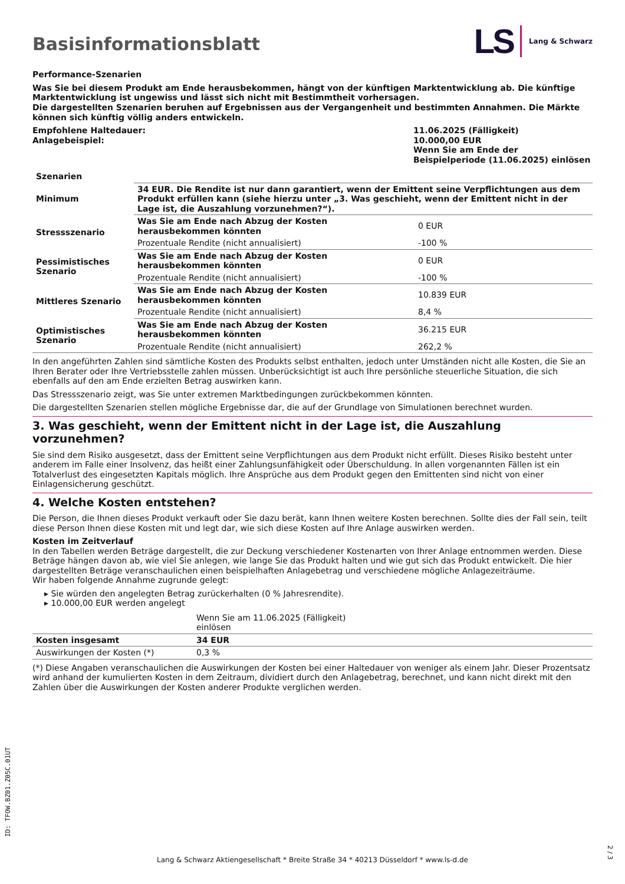Basisinformationsblatt
LS Lang & Schwarz
Performance-Szenarien
Was Sie bei diesem Produkt am Ende herausbekommen, hängt von der künftigen Marktentwicklung ab. Die künftige Marktentwicklung ist ungewiss und lässt sich nicht mit Bestimmtheit vorhersagen.
Die dargestellten Szenarien beruhen auf Ergebnissen aus der Vergangenheit und bestimmten Annahmen. Die Märkte können sich künftig völlig anders entwickeln.
| Empfohlene Haltedauer: Anlagebeispiel: | 11.06.2025 (Fälligkeit) 10.000,00 EUR Wenn Sie am Ende der Beispielperiode (11.06.2025) einlösen |
| Szenarien | | |
| --- | --- | --- |
| Minimum | 34 EUR. Die Rendite ist nur dann garantiert, wenn der Emittent seine Verpflichtungen aus dem Produkt erfüllen kann (siehe hierzu unter „3. Was geschieht, wenn der Emittent nicht in der Lage ist, die Auszahlung vorzunehmen?“). | |
| Stressszenario | Was Sie am Ende nach Abzug der Kosten herausbekommen könnten | 0 EUR |
| | Prozentuale Rendite (nicht annualisiert) | -100 % |
| Pessimistisches Szenario | Was Sie am Ende nach Abzug der Kosten herausbekommen könnten | 0 EUR |
| | Prozentuale Rendite (nicht annualisiert) | -100 % |
| Mittleres Szenario | Was Sie am Ende nach Abzug der Kosten herausbekommen könnten | 10.839 EUR |
| | Prozentuale Rendite (nicht annualisiert) | 8,4 % |
| Optimistisches Szenario | Was Sie am Ende nach Abzug der Kosten herausbekommen könnten | 36.215 EUR |
| | Prozentuale Rendite (nicht annualisiert) | 262,2 % |
In den angeführten Zahlen sind sämtliche Kosten des Produkts selbst enthalten, jedoch unter Umständen nicht alle Kosten, die Sie an Ihren Berater oder Ihre Vertriebsstelle zahlen müssen. Unberücksichtigt ist auch Ihre persönliche steuerliche Situation, die sich ebenfalls auf den am Ende erzielten Betrag auswirken kann.
Das Stressszenario zeigt, was Sie unter extremen Marktbedingungen zurückbekommen könnten.
Die dargestellten Szenarien stellen mögliche Ergebnisse dar, die auf der Grundlage von Simulationen berechnet wurden.
3. Was geschieht, wenn der Emittent nicht in der Lage ist, die Auszahlung vorzunehmen?
Sie sind dem Risiko ausgesetzt, dass der Emittent seine Verpflichtungen aus dem Produkt nicht erfüllt. Dieses Risiko besteht unter anderem im Falle einer Insolvenz, das heißt einer Zahlungsunfähigkeit oder Überschuldung. In allen vorgenannten Fällen ist ein Totalverlust des eingesetzten Kapitals möglich. Ihre Ansprüche aus dem Produkt gegen den Emittenten sind nicht von einer Einlagensicherung geschützt.
4. Welche Kosten entstehen?
Die Person, die Ihnen dieses Produkt verkauft oder Sie dazu berät, kann Ihnen weitere Kosten berechnen. Sollte dies der Fall sein, teilt diese Person Ihnen diese Kosten mit und legt dar, wie sich diese Kosten auf Ihre Anlage auswirken werden.
Kosten im Zeitverlauf
In den Tabellen werden Beträge dargestellt, die zur Deckung verschiedener Kostenarten von Ihrer Anlage entnommen werden. Diese Beträge hängen davon ab, wie viel Sie anlegen, wie lange Sie das Produkt halten und wie gut sich das Produkt entwickelt. Die hier dargestellten Beträge veranschaulichen einen beispielhaften Anlagebetrag und verschiedene mögliche Anlagezeiträume.
Wir haben folgende Annahme zugrunde gelegt:
▸ Sie würden den angelegten Betrag zurückerhalten (0 % Jahresrendite).
▸ 10.000,00 EUR werden angelegt
| | Wenn Sie am 11.06.2025 (Fälligkeit) einlösen | |
| Kosten insgesamt | 34 EUR | |
| Auswirkungen der Kosten (*) | 0,3 % | |
(*) Diese Angaben veranschaulichen die Auswirkungen der Kosten bei einer Haltedauer von weniger als einem Jahr. Dieser Prozentsatz wird anhand der kumulierten Kosten in dem Zeitraum, dividiert durch den Anlagebetrag, berechnet, und kann nicht direkt mit den Zahlen über die Auswirkungen der Kosten anderer Produkte verglichen werden.
ID: TFOW.BZ01.Z05C.01UT
Lang & Schwarz Aktiengesellschaft * Breite Straße 34 * 40213 Düsseldorf * www.ls-d.de
2 / 3